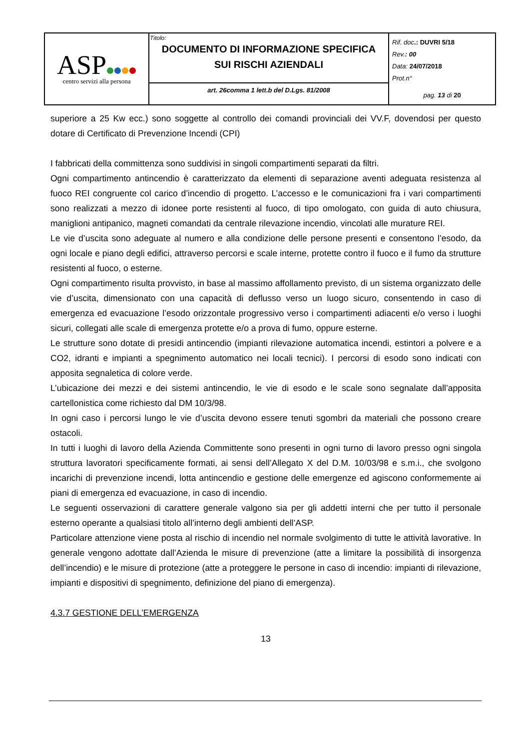| ASP centro servizi alla persona | Titolo: DOCUMENTO DI INFORMAZIONE SPECIFICA SUI RISCHI AZIENDALI | Rif. doc .: DUVRI 5/18 Rev. : 00 Data: 24/07/2018 Prot.n° pag. 13 di 20 |
| | art. 26comma 1 lett.b del D.Lgs. 81/2008 | |
superiore a 25 Kw ecc.) sono soggette al controllo dei comandi provinciali dei VV.F, dovendosi per questo dotare di Certificato di Prevenzione Incendi (CPI)
I fabbricati della committenza sono suddivisi in singoli compartimenti separati da filtri.
Ogni compartimento antincendio è caratterizzato da elementi di separazione aventi adeguata resistenza al fuoco REI congruente col carico d’incendio di progetto. L’accesso e le comunicazioni fra i vari compartimenti sono realizzati a mezzo di idonee porte resistenti al fuoco, di tipo omologato, con guida di auto chiusura, maniglioni antipanico, magneti comandati da centrale rilevazione incendio, vincolati alle murature REI.
Le vie d’uscita sono adeguate al numero e alla condizione delle persone presenti e consentono l’esodo, da ogni locale e piano degli edifici, attraverso percorsi e scale interne, protette contro il fuoco e il fumo da strutture resistenti al fuoco, o esterne.
Ogni compartimento risulta provvisto, in base al massimo affollamento previsto, di un sistema organizzato delle vie d’uscita, dimensionato con una capacità di deflusso verso un luogo sicuro, consentendo in caso di emergenza ed evacuazione l’esodo orizzontale progressivo verso i compartimenti adiacenti e/o verso i luoghi sicuri, collegati alle scale di emergenza protette e/o a prova di fumo, oppure esterne.
Le strutture sono dotate di presidi antincendio (impianti rilevazione automatica incendi, estintori a polvere e a CO2, idranti e impianti a spegnimento automatico nei locali tecnici). I percorsi di esodo sono indicati con apposita segnaletica di colore verde.
L’ubicazione dei mezzi e dei sistemi antincendio, le vie di esodo e le scale sono segnalate dall’apposita cartellonistica come richiesto dal DM 10/3/98.
In ogni caso i percorsi lungo le vie d’uscita devono essere tenuti sgombri da materiali che possono creare ostacoli.
In tutti i luoghi di lavoro della Azienda Committente sono presenti in ogni turno di lavoro presso ogni singola struttura lavoratori specificamente formati, ai sensi dell’Allegato X del D.M. 10/03/98 e s.m.i., che svolgono incarichi di prevenzione incendi, lotta antincendio e gestione delle emergenze ed agiscono conformemente ai piani di emergenza ed evacuazione, in caso di incendio.
Le seguenti osservazioni di carattere generale valgono sia per gli addetti interni che per tutto il personale esterno operante a qualsiasi titolo all’interno degli ambienti dell’ASP.
Particolare attenzione viene posta al rischio di incendio nel normale svolgimento di tutte le attività lavorative. In generale vengono adottate dall’Azienda le misure di prevenzione (atte a limitare la possibilità di insorgenza dell’incendio) e le misure di protezione (atte a proteggere le persone in caso di incendio: impianti di rilevazione, impianti e dispositivi di spegnimento, definizione del piano di emergenza).
4.3.7 GESTIONE DELL’EMERGENZA
13